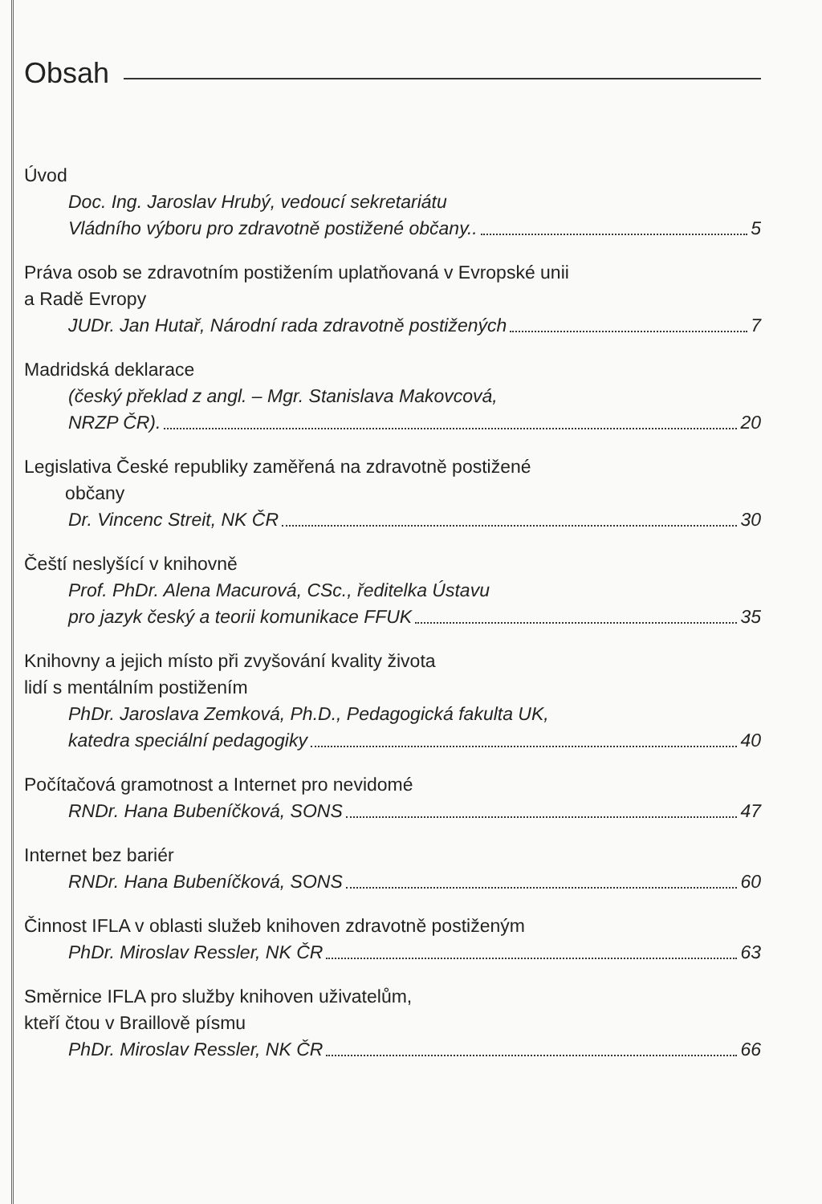Obsah
Úvod
Doc. Ing. Jaroslav Hrubý, vedoucí sekretariátu
Vládního výboru pro zdravotně postižené občany.. 5
Práva osob se zdravotním postižením uplatňovaná v Evropské unii
a Radě Evropy
JUDr. Jan Hutař, Národní rada zdravotně postižených 7
Madridská deklarace
(český překlad z angl. – Mgr. Stanislava Makovcová,
NRZP ČR). 20
Legislativa České republiky zaměřená na zdravotně postižené
občany
Dr. Vincenc Streit, NK ČR 30
Čeští neslyšící v knihovně
Prof. PhDr. Alena Macurová, CSc., ředitelka Ústavu
pro jazyk český a teorii komunikace FFUK 35
Knihovny a jejich místo při zvyšování kvality života
lidí s mentálním postižením
PhDr. Jaroslava Zemková, Ph.D., Pedagogická fakulta UK,
katedra speciální pedagogiky 40
Počítačová gramotnost a Internet pro nevidomé
RNDr. Hana Bubeníčková, SONS 47
Internet bez bariér
RNDr. Hana Bubeníčková, SONS 60
Činnost IFLA v oblasti služeb knihoven zdravotně postiženým
PhDr. Miroslav Ressler, NK ČR 63
Směrnice IFLA pro služby knihoven uživatelům,
kteří čtou v Braillově písmu
PhDr. Miroslav Ressler, NK ČR 66